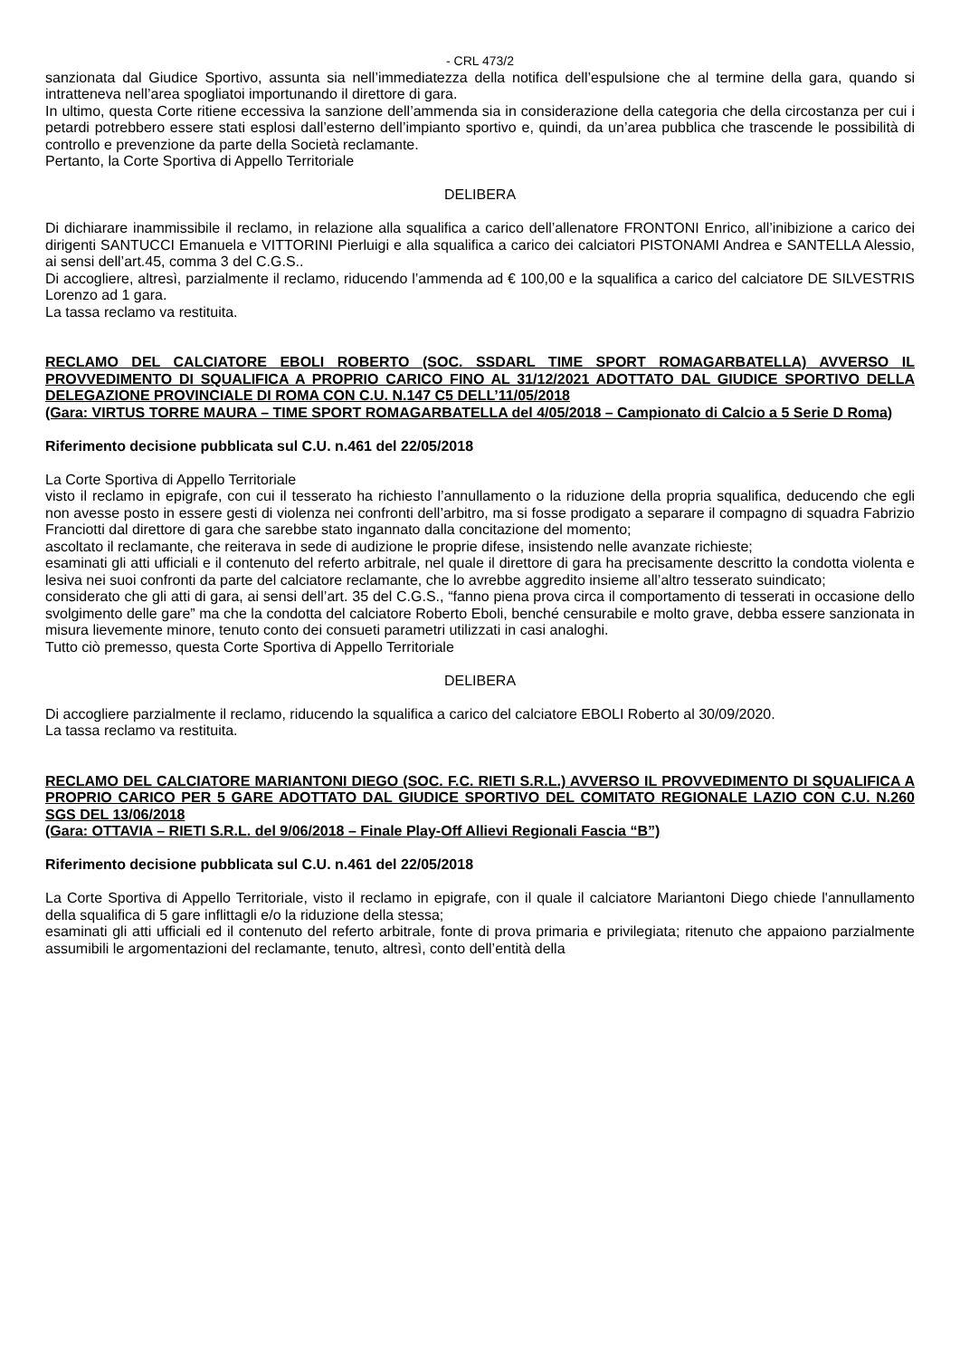- CRL 473/2
sanzionata dal Giudice Sportivo, assunta sia nell’immediatezza della notifica dell’espulsione che al termine della gara, quando si intratteneva nell’area spogliatoi importunando il direttore di gara.
In ultimo, questa Corte ritiene eccessiva la sanzione dell’ammenda sia in considerazione della categoria che della circostanza per cui i petardi potrebbero essere stati esplosi dall’esterno dell’impianto sportivo e, quindi, da un’area pubblica che trascende le possibilità di controllo e prevenzione da parte della Società reclamante.
Pertanto, la Corte Sportiva di Appello Territoriale
DELIBERA
Di dichiarare inammissibile il reclamo, in relazione alla squalifica a carico dell’allenatore FRONTONI Enrico, all’inibizione a carico dei dirigenti SANTUCCI Emanuela e VITTORINI Pierluigi e alla squalifica a carico dei calciatori PISTONAMI Andrea e SANTELLA Alessio, ai sensi dell’art.45, comma 3 del C.G.S..
Di accogliere, altresì, parzialmente il reclamo, riducendo l’ammenda ad € 100,00 e la squalifica a carico del calciatore DE SILVESTRIS Lorenzo ad 1 gara.
La tassa reclamo va restituita.
RECLAMO DEL CALCIATORE EBOLI ROBERTO (SOC. SSDARL TIME SPORT ROMAGARBATELLA) AVVERSO IL PROVVEDIMENTO DI SQUALIFICA A PROPRIO CARICO FINO AL 31/12/2021 ADOTTATO DAL GIUDICE SPORTIVO DELLA DELEGAZIONE PROVINCIALE DI ROMA CON C.U. N.147 C5 DELL’11/05/2018
(Gara: VIRTUS TORRE MAURA – TIME SPORT ROMAGARBATELLA del 4/05/2018 – Campionato di Calcio a 5 Serie D Roma)
Riferimento decisione pubblicata sul C.U. n.461 del 22/05/2018
La Corte Sportiva di Appello Territoriale
visto il reclamo in epigrafe, con cui il tesserato ha richiesto l’annullamento o la riduzione della propria squalifica, deducendo che egli non avesse posto in essere gesti di violenza nei confronti dell’arbitro, ma si fosse prodigato a separare il compagno di squadra Fabrizio Franciotti dal direttore di gara che sarebbe stato ingannato dalla concitazione del momento;
ascoltato il reclamante, che reiterava in sede di audizione le proprie difese, insistendo nelle avanzate richieste;
esaminati gli atti ufficiali e il contenuto del referto arbitrale, nel quale il direttore di gara ha precisamente descritto la condotta violenta e lesiva nei suoi confronti da parte del calciatore reclamante, che lo avrebbe aggredito insieme all’altro tesserato suindicato;
considerato che gli atti di gara, ai sensi dell’art. 35 del C.G.S., “fanno piena prova circa il comportamento di tesserati in occasione dello svolgimento delle gare” ma che la condotta del calciatore Roberto Eboli, benché censurabile e molto grave, debba essere sanzionata in misura lievemente minore, tenuto conto dei consueti parametri utilizzati in casi analoghi.
Tutto ciò premesso, questa Corte Sportiva di Appello Territoriale
DELIBERA
Di accogliere parzialmente il reclamo, riducendo la squalifica a carico del calciatore EBOLI Roberto al 30/09/2020.
La tassa reclamo va restituita.
RECLAMO DEL CALCIATORE MARIANTONI DIEGO (SOC. F.C. RIETI S.R.L.) AVVERSO IL PROVVEDIMENTO DI SQUALIFICA A PROPRIO CARICO PER 5 GARE ADOTTATO DAL GIUDICE SPORTIVO DEL COMITATO REGIONALE LAZIO CON C.U. N.260 SGS DEL 13/06/2018
(Gara: OTTAVIA – RIETI S.R.L. del 9/06/2018 – Finale Play-Off Allievi Regionali Fascia “B”)
Riferimento decisione pubblicata sul C.U. n.461 del 22/05/2018
La Corte Sportiva di Appello Territoriale, visto il reclamo in epigrafe, con il quale il calciatore Mariantoni Diego chiede l'annullamento della squalifica di 5 gare inflittagli e/o la riduzione della stessa;
esaminati gli atti ufficiali ed il contenuto del referto arbitrale, fonte di prova primaria e privilegiata; ritenuto che appaiono parzialmente assumibili le argomentazioni del reclamante, tenuto, altresì, conto dell’entità della